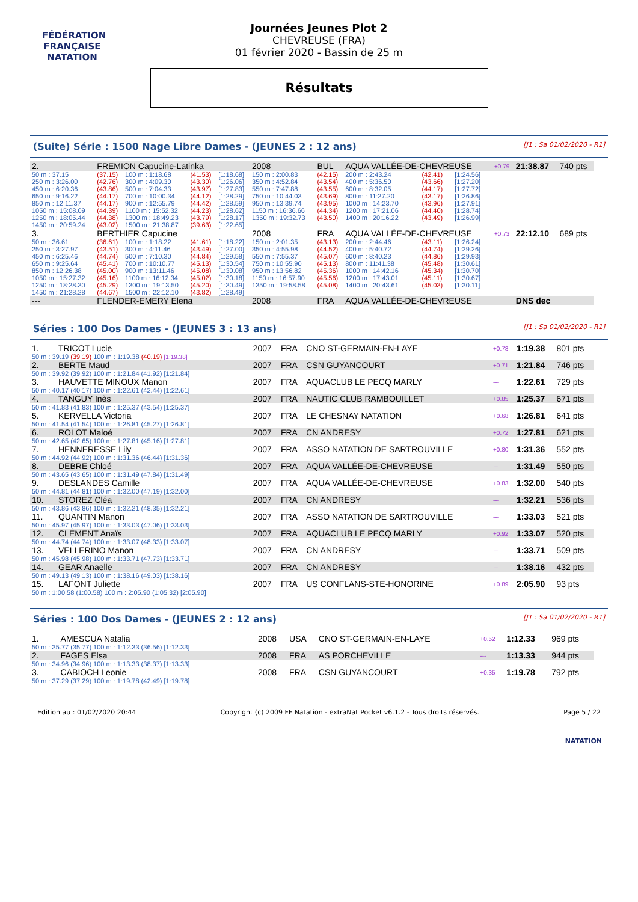FÉDÉRATION FRANÇAISE
NATATION
Journées Jeunes Plot 2
CHEVREUSE (FRA)
01 février 2020 - Bassin de 25 m
Résultats
(Suite) Série : 1500 Nage Libre Dames - (JEUNES 2 : 12 ans) [J1 : Sa 01/02/2020 - R1]
| 2. | FREMION Capucine-Latinka | | | | 2008 | BUL | AQUA VALLÉE-DE-CHEVREUSE | | | +0.79 | 21:38.87 | 740 pts |
| 50 m : 37.15 | (37.15) | 100 m : 1:18.68 | (41.53) | [1:18.68] | 150 m : 2:00.83 | (42.15) | 200 m : 2:43.24 | (42.41) | [1:24.56] | | | |
| 250 m : 3:26.00 | (42.76) | 300 m : 4:09.30 | (43.30) | [1:26.06] | 350 m : 4:52.84 | (43.54) | 400 m : 5:36.50 | (43.66) | [1:27.20] | | | |
| 450 m : 6:20.36 | (43.86) | 500 m : 7:04.33 | (43.97) | [1:27.83] | 550 m : 7:47.88 | (43.55) | 600 m : 8:32.05 | (44.17) | [1:27.72] | | | |
| 650 m : 9:16.22 | (44.17) | 700 m : 10:00.34 | (44.12) | [1:28.29] | 750 m : 10:44.03 | (43.69) | 800 m : 11:27.20 | (43.17) | [1:26.86] | | | |
| 850 m : 12:11.37 | (44.17) | 900 m : 12:55.79 | (44.42) | [1:28.59] | 950 m : 13:39.74 | (43.95) | 1000 m : 14:23.70 | (43.96) | [1:27.91] | | | |
| 1050 m : 15:08.09 | (44.39) | 1100 m : 15:52.32 | (44.23) | [1:28.62] | 1150 m : 16:36.66 | (44.34) | 1200 m : 17:21.06 | (44.40) | [1:28.74] | | | |
| 1250 m : 18:05.44 | (44.38) | 1300 m : 18:49.23 | (43.79) | [1:28.17] | 1350 m : 19:32.73 | (43.50) | 1400 m : 20:16.22 | (43.49) | [1:26.99] | | | |
| 1450 m : 20:59.24 | (43.02) | 1500 m : 21:38.87 | (39.63) | [1:22.65] | | | | | | | | |
| 3. | BERTHIER Capucine | | | | 2008 | FRA | AQUA VALLÉE-DE-CHEVREUSE | | | +0.73 | 22:12.10 | 689 pts |
| 50 m : 36.61 | (36.61) | 100 m : 1:18.22 | (41.61) | [1:18.22] | 150 m : 2:01.35 | (43.13) | 200 m : 2:44.46 | (43.11) | [1:26.24] | | | |
| 250 m : 3:27.97 | (43.51) | 300 m : 4:11.46 | (43.49) | [1:27.00] | 350 m : 4:55.98 | (44.52) | 400 m : 5:40.72 | (44.74) | [1:29.26] | | | |
| 450 m : 6:25.46 | (44.74) | 500 m : 7:10.30 | (44.84) | [1:29.58] | 550 m : 7:55.37 | (45.07) | 600 m : 8:40.23 | (44.86) | [1:29.93] | | | |
| 650 m : 9:25.64 | (45.41) | 700 m : 10:10.77 | (45.13) | [1:30.54] | 750 m : 10:55.90 | (45.13) | 800 m : 11:41.38 | (45.48) | [1:30.61] | | | |
| 850 m : 12:26.38 | (45.00) | 900 m : 13:11.46 | (45.08) | [1:30.08] | 950 m : 13:56.82 | (45.36) | 1000 m : 14:42.16 | (45.34) | [1:30.70] | | | |
| 1050 m : 15:27.32 | (45.16) | 1100 m : 16:12.34 | (45.02) | [1:30.18] | 1150 m : 16:57.90 | (45.56) | 1200 m : 17:43.01 | (45.11) | [1:30.67] | | | |
| 1250 m : 18:28.30 | (45.29) | 1300 m : 19:13.50 | (45.20) | [1:30.49] | 1350 m : 19:58.58 | (45.08) | 1400 m : 20:43.61 | (45.03) | [1:30.11] | | | |
| 1450 m : 21:28.28 | (44.67) | 1500 m : 22:12.10 | (43.82) | [1:28.49] | | | | | | | | |
| --- | FLENDER-EMERY Elena | | | | 2008 | FRA | AQUA VALLÉE-DE-CHEVREUSE | | | | DNS dec | |
Séries : 100 Dos Dames - (JEUNES 3 : 13 ans) [J1 : Sa 01/02/2020 - R1]
| 1. | TRICOT Lucie | 2007 | FRA | CNO ST-GERMAIN-EN-LAYE | +0.78 | 1:19.38 | 801 pts |
| 50 m : 39.19 (39.19) 100 m : 1:19.38 (40.19) [1:19.38] | | | | | | | |
| 2. | BERTE Maud | 2007 | FRA | CSN GUYANCOURT | +0.71 | 1:21.84 | 746 pts |
| 50 m : 39.92 (39.92) 100 m : 1:21.84 (41.92) [1:21.84] | | | | | | | |
| 3. | HAUVETTE MINOUX Manon | 2007 | FRA | AQUACLUB LE PECQ MARLY | --- | 1:22.61 | 729 pts |
| 50 m : 40.17 (40.17) 100 m : 1:22.61 (42.44) [1:22.61] | | | | | | | |
| 4. | TANGUY Inès | 2007 | FRA | NAUTIC CLUB RAMBOUILLET | +0.85 | 1:25.37 | 671 pts |
| 50 m : 41.83 (41.83) 100 m : 1:25.37 (43.54) [1:25.37] | | | | | | | |
| 5. | KERVELLA Victoria | 2007 | FRA | LE CHESNAY NATATION | +0.68 | 1:26.81 | 641 pts |
| 50 m : 41.54 (41.54) 100 m : 1:26.81 (45.27) [1:26.81] | | | | | | | |
| 6. | ROLOT Maloé | 2007 | FRA | CN ANDRESY | +0.72 | 1:27.81 | 621 pts |
| 50 m : 42.65 (42.65) 100 m : 1:27.81 (45.16) [1:27.81] | | | | | | | |
| 7. | HENNERESSE Lily | 2007 | FRA | ASSO NATATION DE SARTROUVILLE | +0.80 | 1:31.36 | 552 pts |
| 50 m : 44.92 (44.92) 100 m : 1:31.36 (46.44) [1:31.36] | | | | | | | |
| 8. | DEBRE Chloé | 2007 | FRA | AQUA VALLÉE-DE-CHEVREUSE | --- | 1:31.49 | 550 pts |
| 50 m : 43.65 (43.65) 100 m : 1:31.49 (47.84) [1:31.49] | | | | | | | |
| 9. | DESLANDES Camille | 2007 | FRA | AQUA VALLÉE-DE-CHEVREUSE | +0.83 | 1:32.00 | 540 pts |
| 50 m : 44.81 (44.81) 100 m : 1:32.00 (47.19) [1:32.00] | | | | | | | |
| 10. | STOREZ Cléa | 2007 | FRA | CN ANDRESY | --- | 1:32.21 | 536 pts |
| 50 m : 43.86 (43.86) 100 m : 1:32.21 (48.35) [1:32.21] | | | | | | | |
| 11. | QUANTIN Manon | 2007 | FRA | ASSO NATATION DE SARTROUVILLE | --- | 1:33.03 | 521 pts |
| 50 m : 45.97 (45.97) 100 m : 1:33.03 (47.06) [1:33.03] | | | | | | | |
| 12. | CLEMENT Anaïs | 2007 | FRA | AQUACLUB LE PECQ MARLY | +0.92 | 1:33.07 | 520 pts |
| 50 m : 44.74 (44.74) 100 m : 1:33.07 (48.33) [1:33.07] | | | | | | | |
| 13. | VELLERINO Manon | 2007 | FRA | CN ANDRESY | --- | 1:33.71 | 509 pts |
| 50 m : 45.98 (45.98) 100 m : 1:33.71 (47.73) [1:33.71] | | | | | | | |
| 14. | GEAR Anaelle | 2007 | FRA | CN ANDRESY | --- | 1:38.16 | 432 pts |
| 50 m : 49.13 (49.13) 100 m : 1:38.16 (49.03) [1:38.16] | | | | | | | |
| 15. | LAFONT Juliette | 2007 | FRA | US CONFLANS-STE-HONORINE | +0.89 | 2:05.90 | 93 pts |
| 50 m : 1:00.58 (1:00.58) 100 m : 2:05.90 (1:05.32) [2:05.90] | | | | | | | |
Séries : 100 Dos Dames - (JEUNES 2 : 12 ans) [J1 : Sa 01/02/2020 - R1]
| 1. | AMESCUA Natalia | 2008 | USA | CNO ST-GERMAIN-EN-LAYE | +0.52 | 1:12.33 | 969 pts |
| 50 m : 35.77 (35.77) 100 m : 1:12.33 (36.56) [1:12.33] | | | | | | | |
| 2. | FAGES Elsa | 2008 | FRA | AS PORCHEVILLE | --- | 1:13.33 | 944 pts |
| 50 m : 34.96 (34.96) 100 m : 1:13.33 (38.37) [1:13.33] | | | | | | | |
| 3. | CABIOCH Leonie | 2008 | FRA | CSN GUYANCOURT | +0.35 | 1:19.78 | 792 pts |
| 50 m : 37.29 (37.29) 100 m : 1:19.78 (42.49) [1:19.78] | | | | | | | |
Edition au : 01/02/2020 20:44 Copyright (c) 2009 FF Natation - extraNat Pocket v6.1.2 - Tous droits réservés. Page 5 / 22
NATATION